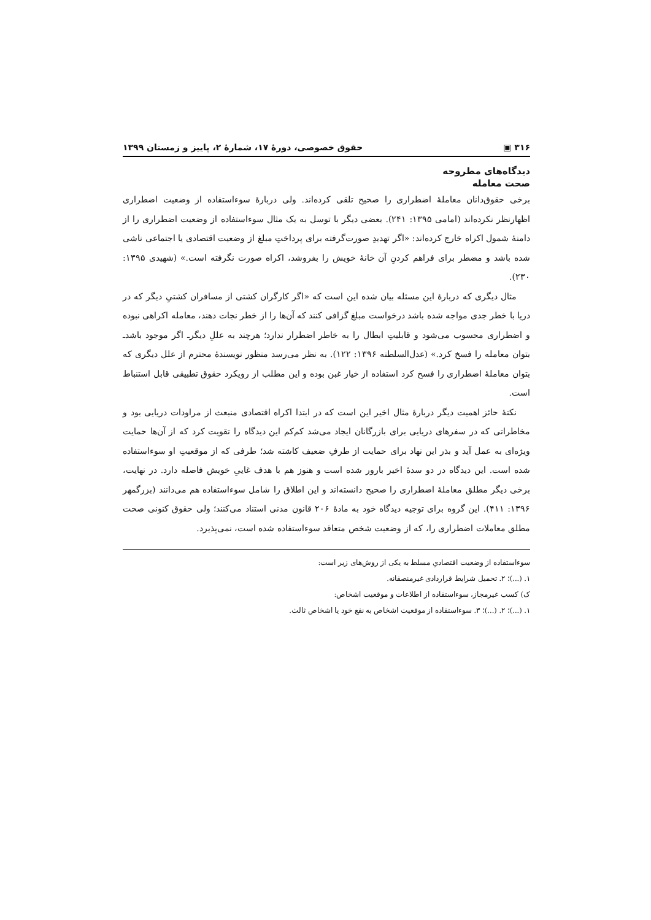۳۱۶ ▣ حقوق خصوصی، دورهٔ ۱۷، شمارهٔ ۲، پاییز و زمستان ۱۳۹۹
دیدگاه‌های مطروحه
صحت معامله
برخی حقوق‌دانان معاملهٔ اضطراری را صحیح تلقی کرده‌اند. ولی دربارهٔ سوءاستفاده از وضعیت اضطراری اظهارنظر نکرده‌اند (امامی ۱۳۹۵: ۲۴۱). بعضی دیگر با توسل به یک مثال سوءاستفاده از وضعیت اضطراری را از دامنهٔ شمول اکراه خارج کرده‌اند: «اگر تهدیدِ صورت‌گرفته برای پرداختِ مبلغ از وضعیت اقتصادی یا اجتماعی ناشی شده باشد و مضطر برای فراهم کردنِ آن خانهٔ خویش را بفروشد، اکراه صورت نگرفته است.» (شهیدی ۱۳۹۵: ۲۳۰).
مثال دیگری که دربارهٔ این مسئله بیان شده این است که «اگر کارگران کشتی از مسافران کشتیِ دیگر که در دریا با خطر جدی مواجه شده باشد درخواست مبلغ گزافی کنند که آن‌ها را از خطر نجات دهند، معامله اکراهی نبوده و اضطراری محسوب می‌شود و قابلیتِ ابطال را به خاطر اضطرار ندارد؛ هرچند به عللِ دیگرـ اگر موجود باشدـ بتوان معامله را فسخ کرد.» (عدل‌السلطنه ۱۳۹۶: ۱۲۲). به نظر می‌رسد منظور نویسندهٔ محترم از علل دیگری که بتوان معاملهٔ اضطراری را فسخ کرد استفاده از خیار غبن بوده و این مطلب از رویکرد حقوق تطبیقی قابل استنباط است.
نکتهٔ حائز اهمیت دیگر دربارهٔ مثال اخیر این است که در ابتدا اکراه اقتصادی منبعث از مراودات دریایی بود و مخاطراتی که در سفرهای دریایی برای بازرگانان ایجاد می‌شد کم‌کم این دیدگاه را تقویت کرد که از آن‌ها حمایت ویژه‌ای به عمل آید و بذر این نهاد برای حمایت از طرفِ ضعیف کاشته شد؛ طرفی که از موقعیتِ او سوءاستفاده شده است. این دیدگاه در دو سدهٔ اخیر بارور شده است و هنوز هم با هدف غاییِ خویش فاصله دارد. در نهایت، برخی دیگر مطلق معاملهٔ اضطراری را صحیح دانسته‌اند و این اطلاق را شامل سوءاستفاده هم می‌دانند (بزرگمهر ۱۳۹۶: ۴۱۱). این گروه برای توجیه دیدگاه خود به مادهٔ ۲۰۶ قانون مدنی استناد می‌کنند؛ ولی حقوق کنونی صحت مطلق معاملات اضطراری را، که از وضعیت شخص متعاقد سوءاستفاده شده است، نمی‌پذیرد.
سوءاستفاده از وضعیت اقتصادیِ مسلط به یکی از روش‌های زیر است:
۱. (...)؛ ۲. تحمیل شرایط قراردادی غیرمنصفانه.
ک) کسب غیرمجاز، سوءاستفاده از اطلاعات و موقعیت اشخاص:
۱. (...)؛ ۲. (...)؛ ۳. سوءاستفاده از موقعیت اشخاص به نفع خود یا اشخاص ثالث.